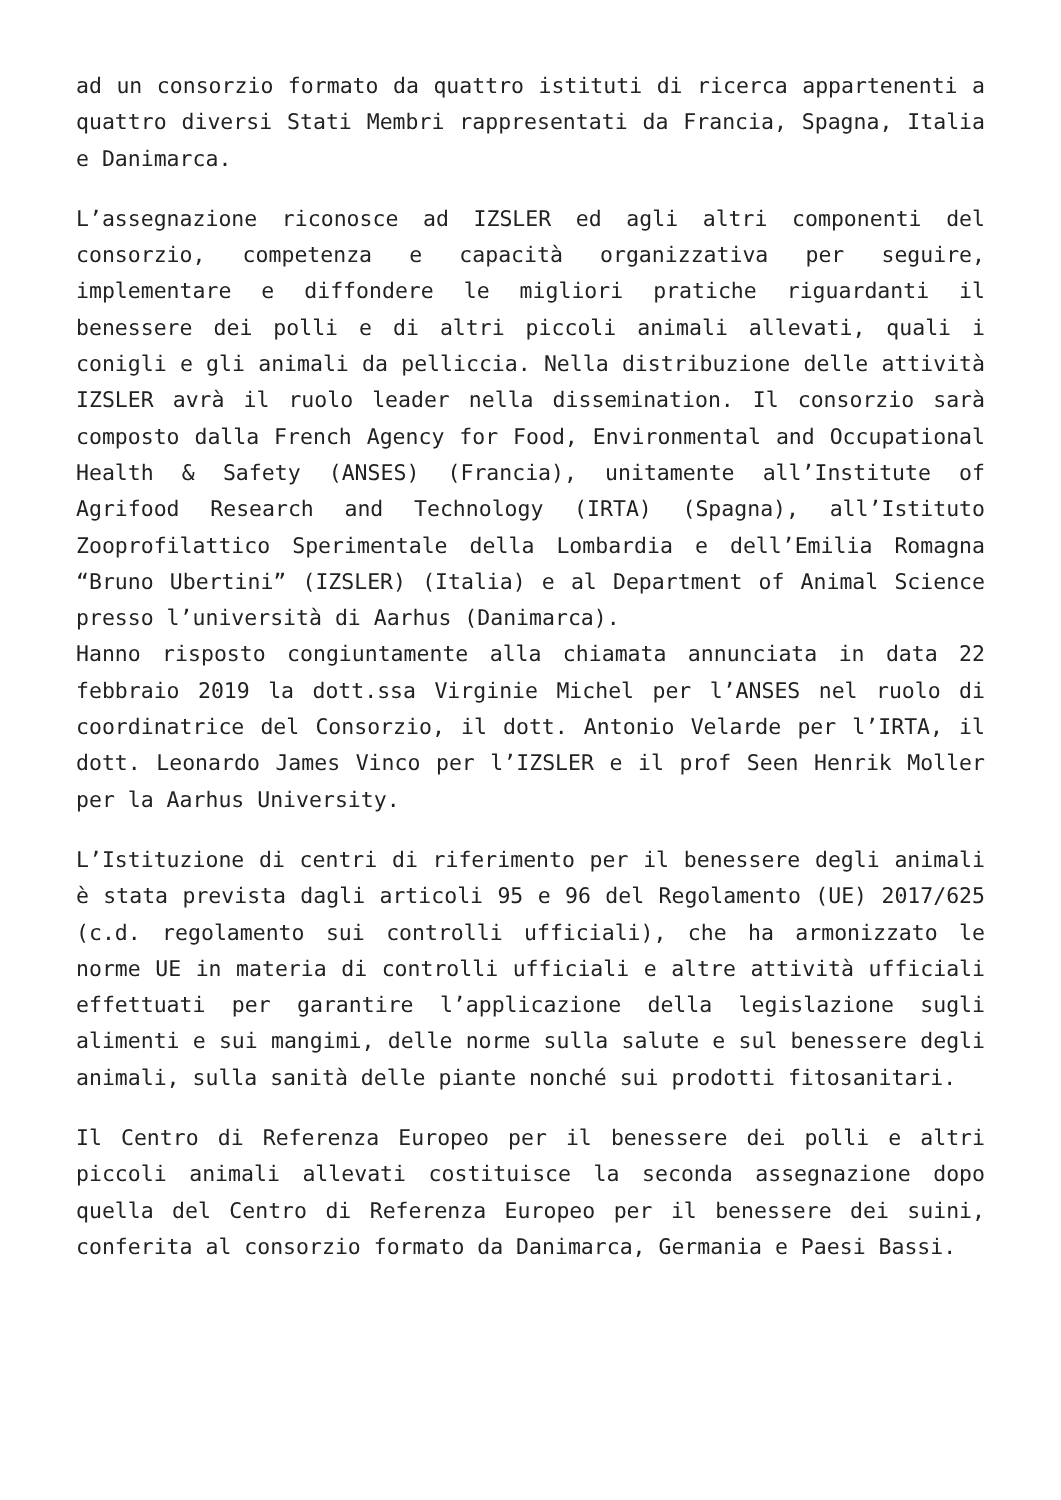ad un consorzio formato da quattro istituti di ricerca appartenenti a quattro diversi Stati Membri rappresentati da Francia, Spagna, Italia e Danimarca.
L’assegnazione riconosce ad IZSLER ed agli altri componenti del consorzio, competenza e capacità organizzativa per seguire, implementare e diffondere le migliori pratiche riguardanti il benessere dei polli e di altri piccoli animali allevati, quali i conigli e gli animali da pelliccia. Nella distribuzione delle attività IZSLER avrà il ruolo leader nella dissemination. Il consorzio sarà composto dalla French Agency for Food, Environmental and Occupational Health & Safety (ANSES) (Francia), unitamente all’Institute of Agrifood Research and Technology (IRTA) (Spagna), all’Istituto Zooprofilattico Sperimentale della Lombardia e dell’Emilia Romagna “Bruno Ubertini” (IZSLER) (Italia) e al Department of Animal Science presso l’università di Aarhus (Danimarca).
Hanno risposto congiuntamente alla chiamata annunciata in data 22 febbraio 2019 la dott.ssa Virginie Michel per l’ANSES nel ruolo di coordinatrice del Consorzio, il dott. Antonio Velarde per l’IRTA, il dott. Leonardo James Vinco per l’IZSLER e il prof Seen Henrik Moller per la Aarhus University.
L’Istituzione di centri di riferimento per il benessere degli animali è stata prevista dagli articoli 95 e 96 del Regolamento (UE) 2017/625 (c.d. regolamento sui controlli ufficiali), che ha armonizzato le norme UE in materia di controlli ufficiali e altre attività ufficiali effettuati per garantire l’applicazione della legislazione sugli alimenti e sui mangimi, delle norme sulla salute e sul benessere degli animali, sulla sanità delle piante nonché sui prodotti fitosanitari.
Il Centro di Referenza Europeo per il benessere dei polli e altri piccoli animali allevati costituisce la seconda assegnazione dopo quella del Centro di Referenza Europeo per il benessere dei suini, conferita al consorzio formato da Danimarca, Germania e Paesi Bassi.